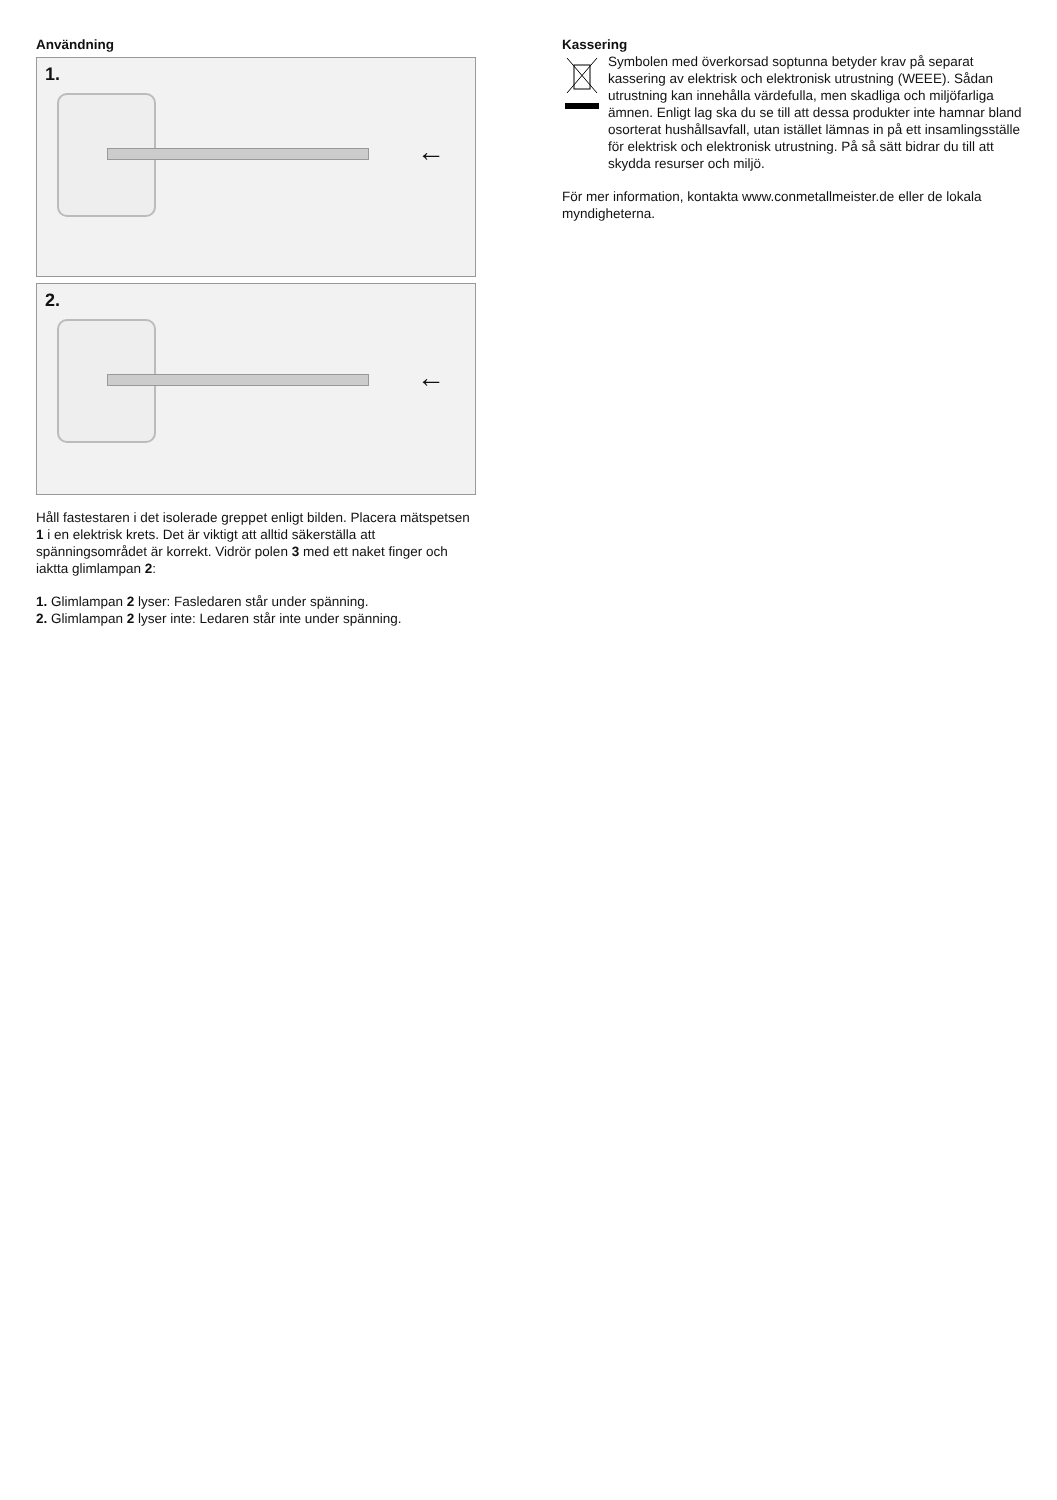Användning
1.
←
2.
←
Håll fastestaren i det isolerade greppet enligt bilden. Placera mätspetsen 1 i en elektrisk krets. Det är viktigt att alltid säkerställa att spänningsområdet är korrekt. Vidrör polen 3 med ett naket finger och iaktta glimlampan 2:
1. Glimlampan 2 lyser: Fasledaren står under spänning.
2. Glimlampan 2 lyser inte: Ledaren står inte under spänning.
Kassering
Symbolen med överkorsad soptunna betyder krav på separat kassering av elektrisk och elektronisk utrustning (WEEE). Sådan utrustning kan innehålla värdefulla, men skadliga och miljöfarliga ämnen. Enligt lag ska du se till att dessa produkter inte hamnar bland osorterat hushållsavfall, utan istället lämnas in på ett insamlingsställe för elektrisk och elektronisk utrustning. På så sätt bidrar du till att skydda resurser och miljö.
För mer information, kontakta www.conmetallmeister.de eller de lokala myndigheterna.